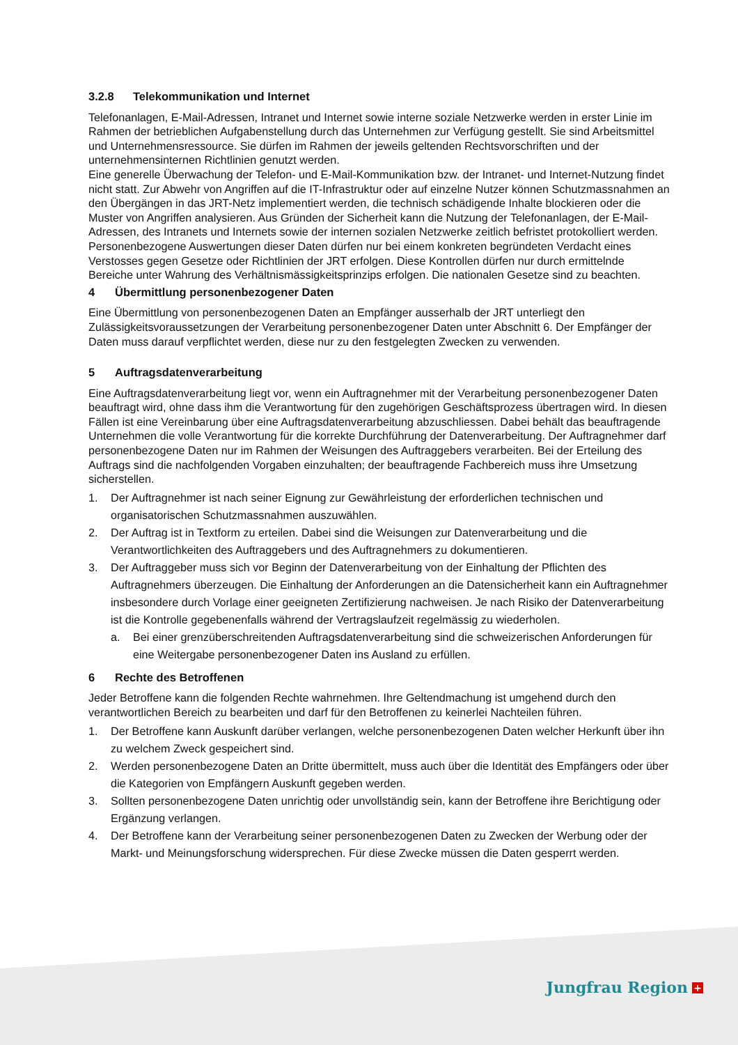3.2.8 Telekommunikation und Internet
Telefonanlagen, E-Mail-Adressen, Intranet und Internet sowie interne soziale Netzwerke werden in erster Linie im Rahmen der betrieblichen Aufgabenstellung durch das Unternehmen zur Verfügung gestellt. Sie sind Arbeitsmittel und Unternehmensressource. Sie dürfen im Rahmen der jeweils geltenden Rechtsvorschriften und der unternehmensinternen Richtlinien genutzt werden.
Eine generelle Überwachung der Telefon- und E-Mail-Kommunikation bzw. der Intranet- und Internet-Nutzung findet nicht statt. Zur Abwehr von Angriffen auf die IT-Infrastruktur oder auf einzelne Nutzer können Schutzmassnahmen an den Übergängen in das JRT-Netz implementiert werden, die technisch schädigende Inhalte blockieren oder die Muster von Angriffen analysieren. Aus Gründen der Sicherheit kann die Nutzung der Telefonanlagen, der E-Mail-Adressen, des Intranets und Internets sowie der internen sozialen Netzwerke zeitlich befristet protokolliert werden. Personenbezogene Auswertungen dieser Daten dürfen nur bei einem konkreten begründeten Verdacht eines Verstosses gegen Gesetze oder Richtlinien der JRT erfolgen. Diese Kontrollen dürfen nur durch ermittelnde Bereiche unter Wahrung des Verhältnismässigkeitsprinzips erfolgen. Die nationalen Gesetze sind zu beachten.
4 Übermittlung personenbezogener Daten
Eine Übermittlung von personenbezogenen Daten an Empfänger ausserhalb der JRT unterliegt den Zulässigkeitsvoraussetzungen der Verarbeitung personenbezogener Daten unter Abschnitt 6. Der Empfänger der Daten muss darauf verpflichtet werden, diese nur zu den festgelegten Zwecken zu verwenden.
5 Auftragsdatenverarbeitung
Eine Auftragsdatenverarbeitung liegt vor, wenn ein Auftragnehmer mit der Verarbeitung personenbezogener Daten beauftragt wird, ohne dass ihm die Verantwortung für den zugehörigen Geschäftsprozess übertragen wird. In diesen Fällen ist eine Vereinbarung über eine Auftragsdatenverarbeitung abzuschliessen. Dabei behält das beauftragende Unternehmen die volle Verantwortung für die korrekte Durchführung der Datenverarbeitung. Der Auftragnehmer darf personenbezogene Daten nur im Rahmen der Weisungen des Auftraggebers verarbeiten. Bei der Erteilung des Auftrags sind die nachfolgenden Vorgaben einzuhalten; der beauftragende Fachbereich muss ihre Umsetzung sicherstellen.
1. Der Auftragnehmer ist nach seiner Eignung zur Gewährleistung der erforderlichen technischen und organisatorischen Schutzmassnahmen auszuwählen.
2. Der Auftrag ist in Textform zu erteilen. Dabei sind die Weisungen zur Datenverarbeitung und die Verantwortlichkeiten des Auftraggebers und des Auftragnehmers zu dokumentieren.
3. Der Auftraggeber muss sich vor Beginn der Datenverarbeitung von der Einhaltung der Pflichten des Auftragnehmers überzeugen. Die Einhaltung der Anforderungen an die Datensicherheit kann ein Auftragnehmer insbesondere durch Vorlage einer geeigneten Zertifizierung nachweisen. Je nach Risiko der Datenverarbeitung ist die Kontrolle gegebenenfalls während der Vertragslaufzeit regelmässig zu wiederholen.
a. Bei einer grenzüberschreitenden Auftragsdatenverarbeitung sind die schweizerischen Anforderungen für eine Weitergabe personenbezogener Daten ins Ausland zu erfüllen.
6 Rechte des Betroffenen
Jeder Betroffene kann die folgenden Rechte wahrnehmen. Ihre Geltendmachung ist umgehend durch den verantwortlichen Bereich zu bearbeiten und darf für den Betroffenen zu keinerlei Nachteilen führen.
1. Der Betroffene kann Auskunft darüber verlangen, welche personenbezogenen Daten welcher Herkunft über ihn zu welchem Zweck gespeichert sind.
2. Werden personenbezogene Daten an Dritte übermittelt, muss auch über die Identität des Empfängers oder über die Kategorien von Empfängern Auskunft gegeben werden.
3. Sollten personenbezogene Daten unrichtig oder unvollständig sein, kann der Betroffene ihre Berichtigung oder Ergänzung verlangen.
4. Der Betroffene kann der Verarbeitung seiner personenbezogenen Daten zu Zwecken der Werbung oder der Markt- und Meinungsforschung widersprechen. Für diese Zwecke müssen die Daten gesperrt werden.
Jungfrau Region +